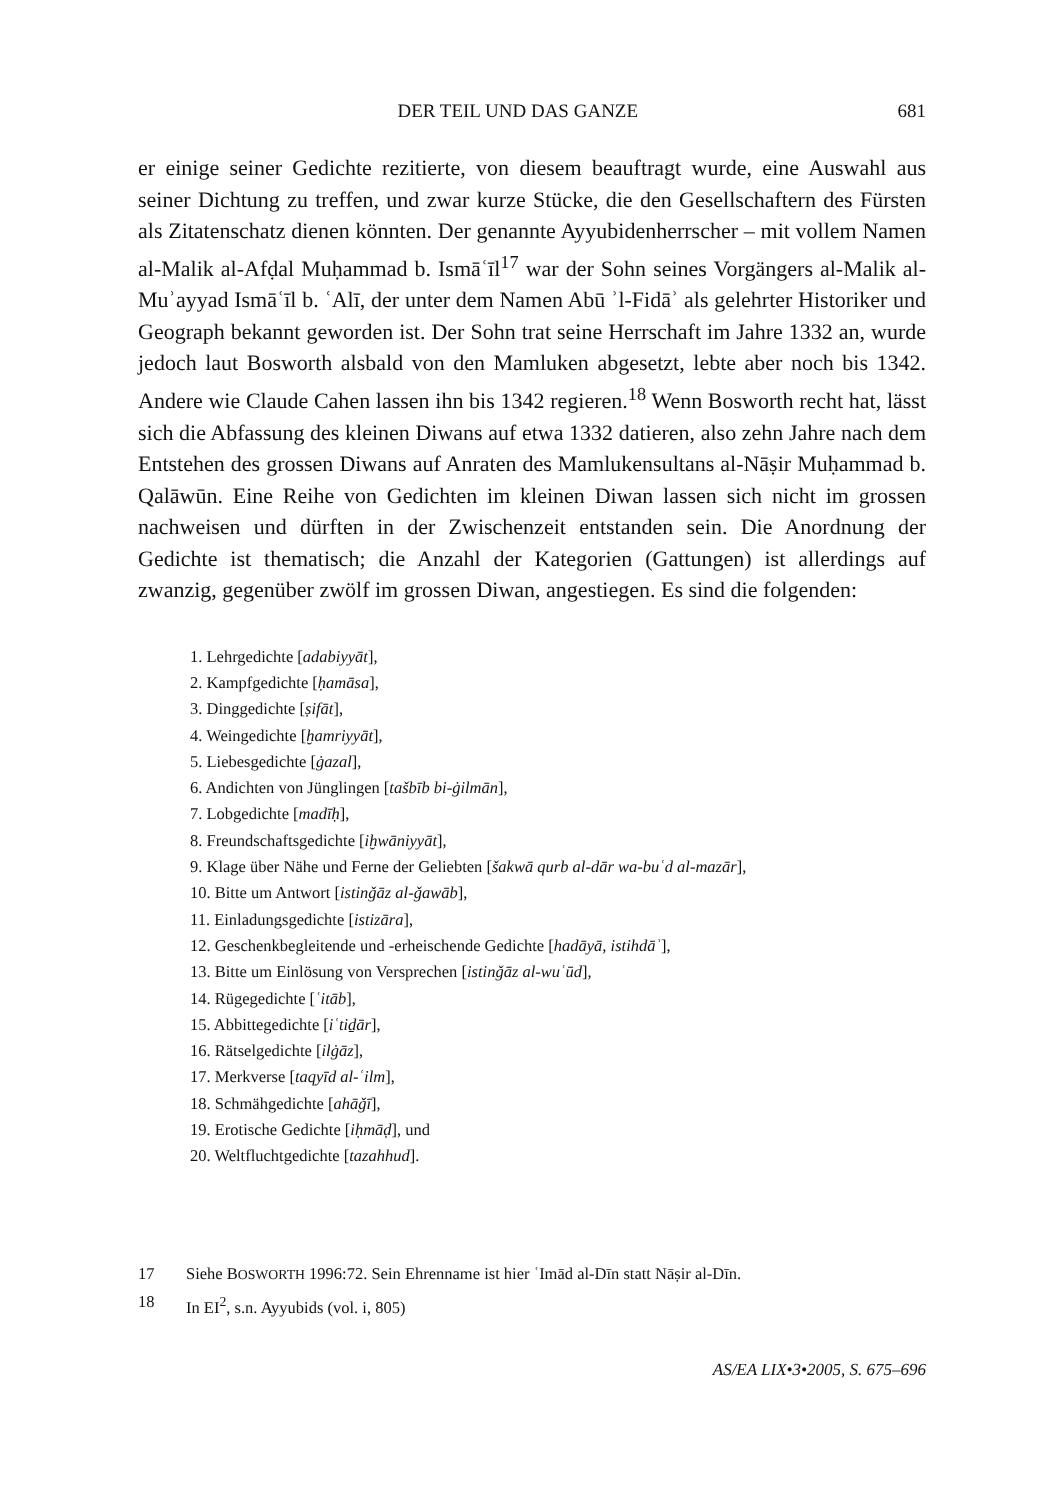DER TEIL UND DAS GANZE 681
er einige seiner Gedichte rezitierte, von diesem beauftragt wurde, eine Auswahl aus seiner Dichtung zu treffen, und zwar kurze Stücke, die den Gesellschaftern des Fürsten als Zitatenschatz dienen könnten. Der genannte Ayyubidenherrscher – mit vollem Namen al-Malik al-Afḍal Muḥammad b. Ismāʿīl<sup>17</sup> war der Sohn seines Vorgängers al-Malik al-Muʾayyad Ismāʿīl b. ʿAlī, der unter dem Namen Abū ʾl-Fidāʾ als gelehrter Historiker und Geograph bekannt geworden ist. Der Sohn trat seine Herrschaft im Jahre 1332 an, wurde jedoch laut Bosworth alsbald von den Mamluken abgesetzt, lebte aber noch bis 1342. Andere wie Claude Cahen lassen ihn bis 1342 regieren.<sup>18</sup> Wenn Bosworth recht hat, lässt sich die Abfassung des kleinen Diwans auf etwa 1332 datieren, also zehn Jahre nach dem Entstehen des grossen Diwans auf Anraten des Mamlukensultans al-Nāṣir Muḥammad b. Qalāwūn. Eine Reihe von Gedichten im kleinen Diwan lassen sich nicht im grossen nachweisen und dürften in der Zwischenzeit entstanden sein. Die Anordnung der Gedichte ist thematisch; die Anzahl der Kategorien (Gattungen) ist allerdings auf zwanzig, gegenüber zwölf im grossen Diwan, angestiegen. Es sind die folgenden:
1. Lehrgedichte [adabiyyāt],
2. Kampfgedichte [ḥamāsa],
3. Dinggedichte [ṣifāt],
4. Weingedichte [ḫamriyyāt],
5. Liebesgedichte [ġazal],
6. Andichten von Jünglingen [tašbīb bi-ġilmān],
7. Lobgedichte [madīḥ],
8. Freundschaftsgedichte [iḫwāniyyāt],
9. Klage über Nähe und Ferne der Geliebten [šakwā qurb al-dār wa-buʿd al-mazār],
10. Bitte um Antwort [istinǧāz al-ǧawāb],
11. Einladungsgedichte [istizāra],
12. Geschenkbegleitende und -erheischende Gedichte [hadāyā, istihdāʾ],
13. Bitte um Einlösung von Versprechen [istinǧāz al-wuʿūd],
14. Rügegedichte [ʿitāb],
15. Abbittegedichte [iʿtiḏār],
16. Rätselgedichte [ilġāz],
17. Merkverse [taqyīd al-ʿilm],
18. Schmähgedichte [ahāǧī],
19. Erotische Gedichte [iḥmāḍ], und
20. Weltfluchtgedichte [tazahhud].
17 Siehe BOSWORTH 1996:72. Sein Ehrenname ist hier ʿImād al-Dīn statt Nāṣir al-Dīn.
18 In EI<sup>2</sup>, s.n. Ayyubids (vol. i, 805)
AS/EA LIX•3•2005, S. 675–696